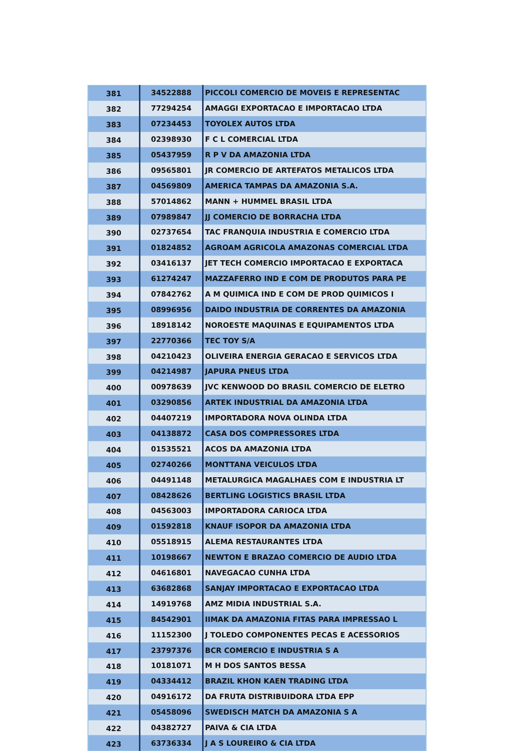| 381 | 34522888 | PICCOLI COMERCIO DE MOVEIS E REPRESENTAC |
| 382 | 77294254 | AMAGGI EXPORTACAO E IMPORTACAO LTDA |
| 383 | 07234453 | TOYOLEX AUTOS LTDA |
| 384 | 02398930 | F C L COMERCIAL LTDA |
| 385 | 05437959 | R P V DA AMAZONIA LTDA |
| 386 | 09565801 | JR COMERCIO DE ARTEFATOS METALICOS LTDA |
| 387 | 04569809 | AMERICA TAMPAS DA AMAZONIA S.A. |
| 388 | 57014862 | MANN + HUMMEL BRASIL LTDA |
| 389 | 07989847 | JJ COMERCIO DE BORRACHA LTDA |
| 390 | 02737654 | TAC FRANQUIA INDUSTRIA E COMERCIO LTDA |
| 391 | 01824852 | AGROAM AGRICOLA AMAZONAS COMERCIAL LTDA |
| 392 | 03416137 | JET TECH COMERCIO IMPORTACAO E EXPORTACA |
| 393 | 61274247 | MAZZAFERRO IND E COM DE PRODUTOS PARA PE |
| 394 | 07842762 | A M QUIMICA IND E COM DE PROD QUIMICOS I |
| 395 | 08996956 | DAIDO INDUSTRIA DE CORRENTES DA AMAZONIA |
| 396 | 18918142 | NOROESTE MAQUINAS E EQUIPAMENTOS LTDA |
| 397 | 22770366 | TEC TOY S/A |
| 398 | 04210423 | OLIVEIRA ENERGIA GERACAO E SERVICOS LTDA |
| 399 | 04214987 | JAPURA PNEUS LTDA |
| 400 | 00978639 | JVC KENWOOD DO BRASIL COMERCIO DE ELETRO |
| 401 | 03290856 | ARTEK INDUSTRIAL DA AMAZONIA LTDA |
| 402 | 04407219 | IMPORTADORA NOVA OLINDA LTDA |
| 403 | 04138872 | CASA DOS COMPRESSORES LTDA |
| 404 | 01535521 | ACOS DA AMAZONIA LTDA |
| 405 | 02740266 | MONTTANA VEICULOS LTDA |
| 406 | 04491148 | METALURGICA MAGALHAES COM E INDUSTRIA LT |
| 407 | 08428626 | BERTLING LOGISTICS BRASIL LTDA |
| 408 | 04563003 | IMPORTADORA CARIOCA LTDA |
| 409 | 01592818 | KNAUF ISOPOR DA AMAZONIA LTDA |
| 410 | 05518915 | ALEMA RESTAURANTES LTDA |
| 411 | 10198667 | NEWTON E BRAZAO COMERCIO DE AUDIO LTDA |
| 412 | 04616801 | NAVEGACAO CUNHA LTDA |
| 413 | 63682868 | SANJAY IMPORTACAO E EXPORTACAO LTDA |
| 414 | 14919768 | AMZ MIDIA INDUSTRIAL S.A. |
| 415 | 84542901 | IIMAK DA AMAZONIA FITAS PARA IMPRESSAO L |
| 416 | 11152300 | J TOLEDO COMPONENTES PECAS E ACESSORIOS |
| 417 | 23797376 | BCR COMERCIO E INDUSTRIA S A |
| 418 | 10181071 | M H DOS SANTOS BESSA |
| 419 | 04334412 | BRAZIL KHON KAEN TRADING LTDA |
| 420 | 04916172 | DA FRUTA DISTRIBUIDORA LTDA EPP |
| 421 | 05458096 | SWEDISCH MATCH DA AMAZONIA S A |
| 422 | 04382727 | PAIVA & CIA LTDA |
| 423 | 63736334 | J A S LOUREIRO & CIA LTDA |